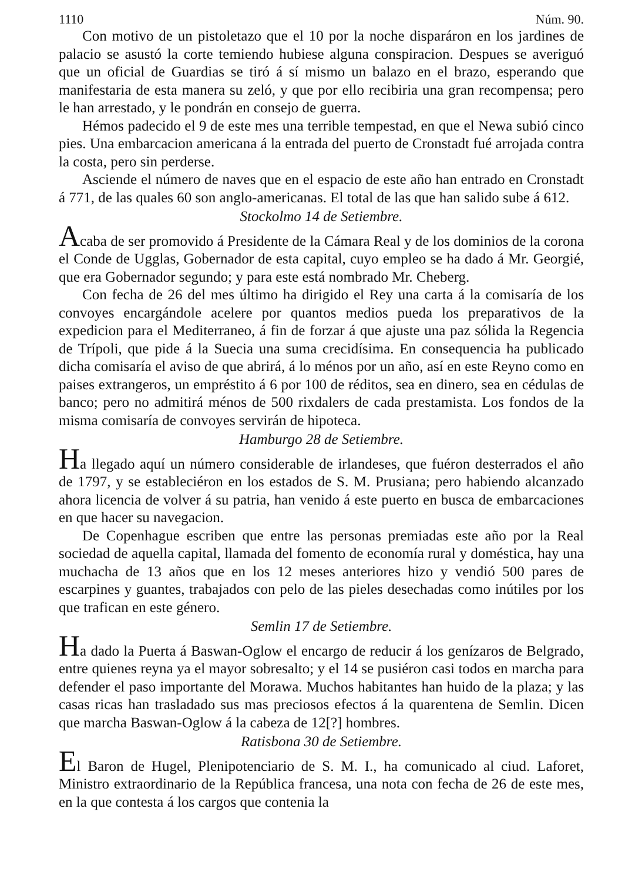1110 Núm. 90.
Con motivo de un pistoletazo que el 10 por la noche disparáron en los jardines de palacio se asustó la corte temiendo hubiese alguna conspiracion. Despues se averiguó que un oficial de Guardias se tiró á sí mismo un balazo en el brazo, esperando que manifestaria de esta manera su zeló, y que por ello recibiria una gran recompensa; pero le han arrestado, y le pondrán en consejo de guerra.
Hémos padecido el 9 de este mes una terrible tempestad, en que el Newa subió cinco pies. Una embarcacion americana á la entrada del puerto de Cronstadt fué arrojada contra la costa, pero sin perderse.
Asciende el número de naves que en el espacio de este año han entrado en Cronstadt á 771, de las quales 60 son anglo-americanas. El total de las que han salido sube á 612.
Stockolmo 14 de Setiembre.
Acaba de ser promovido á Presidente de la Cámara Real y de los dominios de la corona el Conde de Ugglas, Gobernador de esta capital, cuyo empleo se ha dado á Mr. Georgié, que era Gobernador segundo; y para este está nombrado Mr. Cheberg.
Con fecha de 26 del mes último ha dirigido el Rey una carta á la comisaría de los convoyes encargándole acelere por quantos medios pueda los preparativos de la expedicion para el Mediterraneo, á fin de forzar á que ajuste una paz sólida la Regencia de Trípoli, que pide á la Suecia una suma crecidísima. En consequencia ha publicado dicha comisaría el aviso de que abrirá, á lo ménos por un año, así en este Reyno como en paises extrangeros, un empréstito á 6 por 100 de réditos, sea en dinero, sea en cédulas de banco; pero no admitirá ménos de 500 rixdalers de cada prestamista. Los fondos de la misma comisaría de convoyes servirán de hipoteca.
Hamburgo 28 de Setiembre.
Ha llegado aquí un número considerable de irlandeses, que fuéron desterrados el año de 1797, y se estableciéron en los estados de S. M. Prusiana; pero habiendo alcanzado ahora licencia de volver á su patria, han venido á este puerto en busca de embarcaciones en que hacer su navegacion.
De Copenhague escriben que entre las personas premiadas este año por la Real sociedad de aquella capital, llamada del fomento de economía rural y doméstica, hay una muchacha de 13 años que en los 12 meses anteriores hizo y vendió 500 pares de escarpines y guantes, trabajados con pelo de las pieles desechadas como inútiles por los que trafican en este género.
Semlin 17 de Setiembre.
Ha dado la Puerta á Baswan-Oglow el encargo de reducir á los genízaros de Belgrado, entre quienes reyna ya el mayor sobresalto; y el 14 se pusiéron casi todos en marcha para defender el paso importante del Morawa. Muchos habitantes han huido de la plaza; y las casas ricas han trasladado sus mas preciosos efectos á la quarentena de Semlin. Dicen que marcha Baswan-Oglow á la cabeza de 12[?] hombres.
Ratisbona 30 de Setiembre.
El Baron de Hugel, Plenipotenciario de S. M. I., ha comunicado al ciud. Laforet, Ministro extraordinario de la República francesa, una nota con fecha de 26 de este mes, en la que contesta á los cargos que contenia la